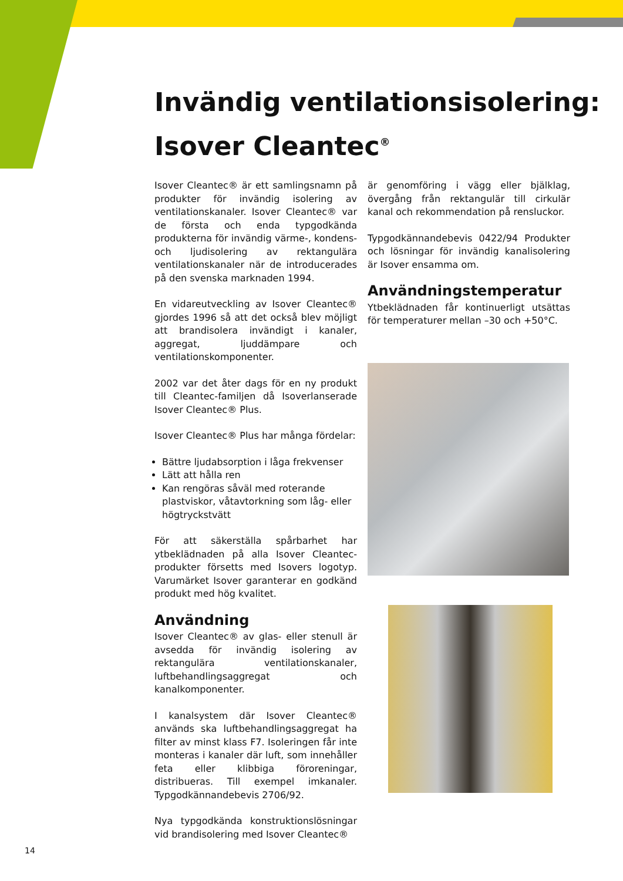Invändig ventilationsisolering:
Isover Cleantec<sup>®</sup>
Isover Cleantec® är ett samlingsnamn på produkter för invändig isolering av ventilationskanaler. Isover Cleantec® var de första och enda typgodkända produkterna för invändig värme-, kondens- och ljudisolering av rektangulära ventilationskanaler när de introducerades på den svenska marknaden 1994.
En vidareutveckling av Isover Cleantec® gjordes 1996 så att det också blev möjligt att brandisolera invändigt i kanaler, aggregat, ljuddämpare och ventilationskomponenter.
2002 var det åter dags för en ny produkt till Cleantec-familjen då Isoverlanserade Isover Cleantec® Plus.
Isover Cleantec® Plus har många fördelar:
Bättre ljudabsorption i låga frekvenser
Lätt att hålla ren
Kan rengöras såväl med roterande plastviskor, våtavtorkning som låg- eller högtryckstvätt
För att säkerställa spårbarhet har ytbeklädnaden på alla Isover Cleantec-produkter försetts med Isovers logotyp. Varumärket Isover garanterar en godkänd produkt med hög kvalitet.
Användning
Isover Cleantec® av glas- eller stenull är avsedda för invändig isolering av rektangulära ventilationskanaler, luftbehandlingsaggregat och kanalkomponenter.
I kanalsystem där Isover Cleantec® används ska luftbehandlingsaggregat ha filter av minst klass F7. Isoleringen får inte monteras i kanaler där luft, som innehåller feta eller klibbiga föroreningar, distribueras. Till exempel imkanaler. Typgodkännandebevis 2706/92.
Nya typgodkända konstruktionslösningar vid brandisolering med Isover Cleantec®
är genomföring i vägg eller bjälklag, övergång från rektangulär till cirkulär kanal och rekommendation på rensluckor.
Typgodkännandebevis 0422/94 Produkter och lösningar för invändig kanalisolering är Isover ensamma om.
Användningstemperatur
Ytbeklädnaden får kontinuerligt utsättas för temperaturer mellan –30 och +50°C.
14